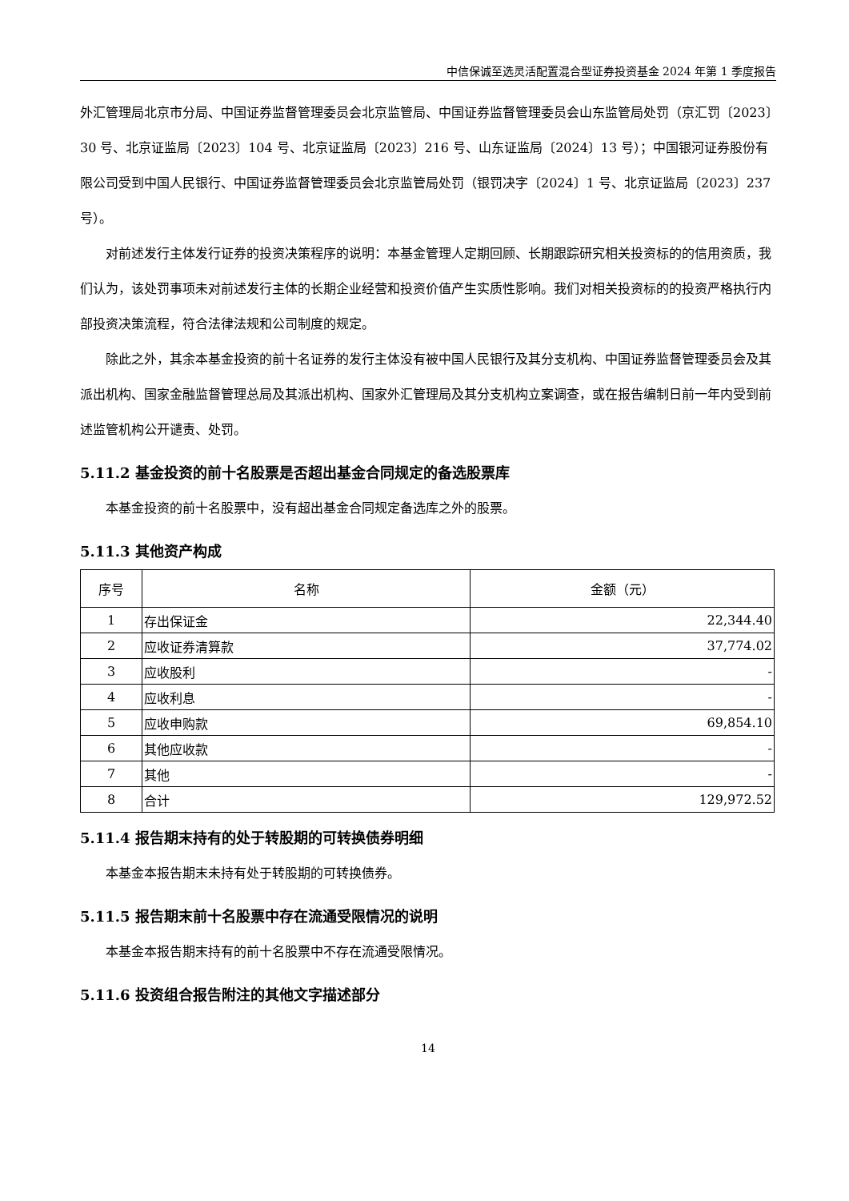中信保诚至选灵活配置混合型证券投资基金 2024 年第 1 季度报告
外汇管理局北京市分局、中国证券监督管理委员会北京监管局、中国证券监督管理委员会山东监管局处罚（京汇罚〔2023〕30 号、北京证监局〔2023〕104 号、北京证监局〔2023〕216 号、山东证监局〔2024〕13 号）；中国银河证券股份有限公司受到中国人民银行、中国证券监督管理委员会北京监管局处罚（银罚决字〔2024〕1 号、北京证监局〔2023〕237 号）。
对前述发行主体发行证券的投资决策程序的说明：本基金管理人定期回顾、长期跟踪研究相关投资标的的信用资质，我们认为，该处罚事项未对前述发行主体的长期企业经营和投资价值产生实质性影响。我们对相关投资标的的投资严格执行内部投资决策流程，符合法律法规和公司制度的规定。
除此之外，其余本基金投资的前十名证券的发行主体没有被中国人民银行及其分支机构、中国证券监督管理委员会及其派出机构、国家金融监督管理总局及其派出机构、国家外汇管理局及其分支机构立案调查，或在报告编制日前一年内受到前述监管机构公开谴责、处罚。
5.11.2 基金投资的前十名股票是否超出基金合同规定的备选股票库
本基金投资的前十名股票中，没有超出基金合同规定备选库之外的股票。
5.11.3 其他资产构成
| 序号 | 名称 | 金额（元） |
| --- | --- | --- |
| 1 | 存出保证金 | 22,344.40 |
| 2 | 应收证券清算款 | 37,774.02 |
| 3 | 应收股利 | - |
| 4 | 应收利息 | - |
| 5 | 应收申购款 | 69,854.10 |
| 6 | 其他应收款 | - |
| 7 | 其他 | - |
| 8 | 合计 | 129,972.52 |
5.11.4 报告期末持有的处于转股期的可转换债券明细
本基金本报告期末未持有处于转股期的可转换债券。
5.11.5 报告期末前十名股票中存在流通受限情况的说明
本基金本报告期末持有的前十名股票中不存在流通受限情况。
5.11.6 投资组合报告附注的其他文字描述部分
14